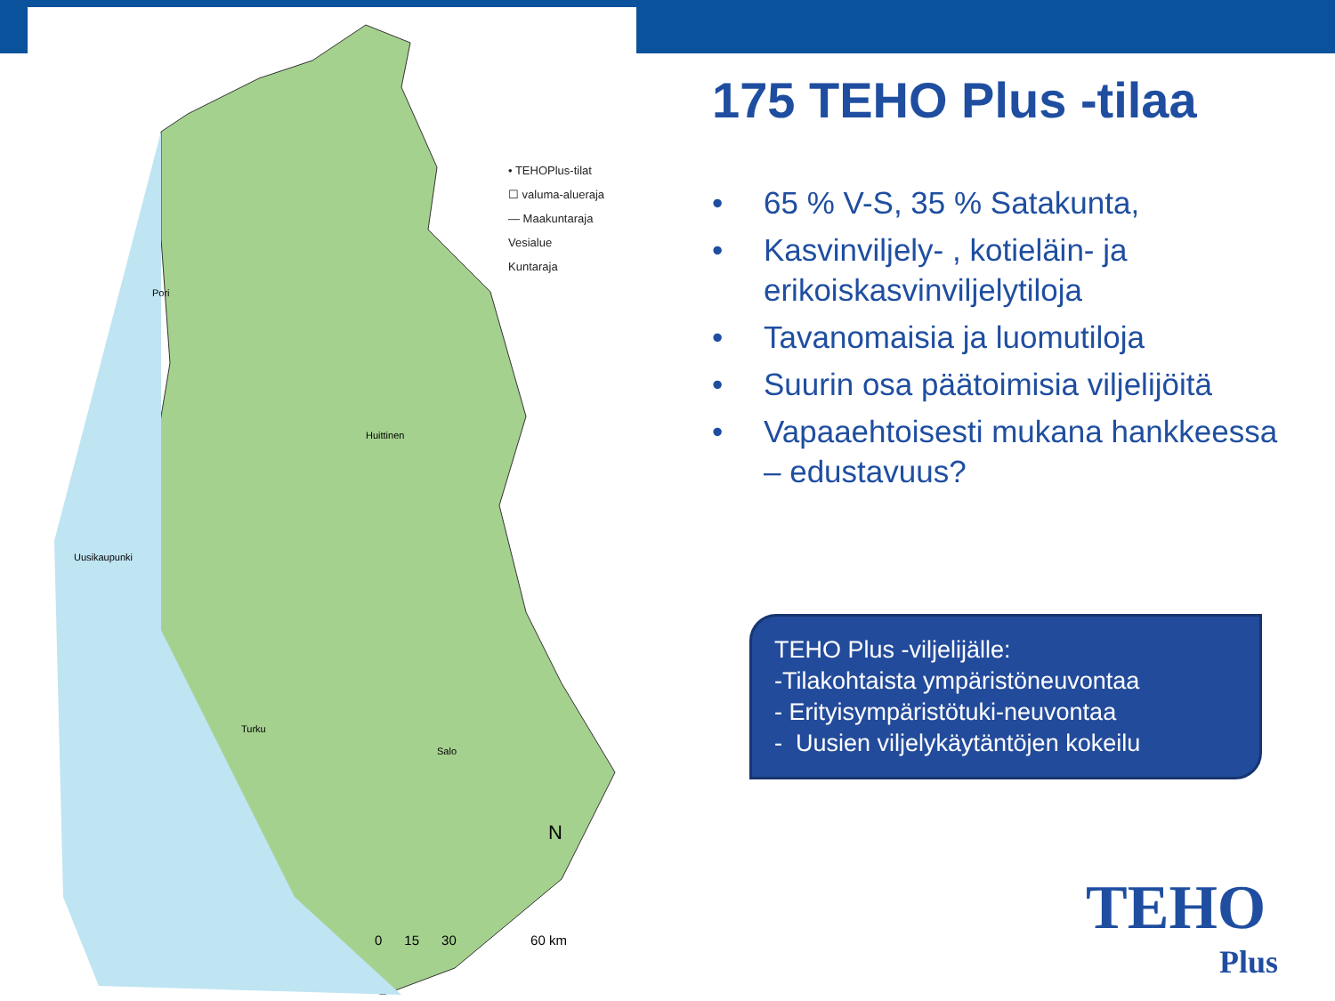• TEHOPlus-tilat
☐ valuma-alueraja
— Maakuntaraja
Vesialue
Kuntaraja
Pori
Huittinen
Uusikaupunki
Turku
Salo
N
0 15 30 60 km
175 TEHO Plus -tilaa
• 65 % V-S, 35 % Satakunta,
• Kasvinviljely- , kotieläin- ja erikoiskasvinviljelytiloja
• Tavanomaisia ja luomutiloja
• Suurin osa päätoimisia viljelijöitä
• Vapaaehtoisesti mukana hankkeessa – edustavuus?
TEHO Plus -viljelijälle:
-Tilakohtaista ympäristöneuvontaa
- Erityisympäristötuki-neuvontaa
- Uusien viljelykäytäntöjen kokeilu
TEHO
Plus